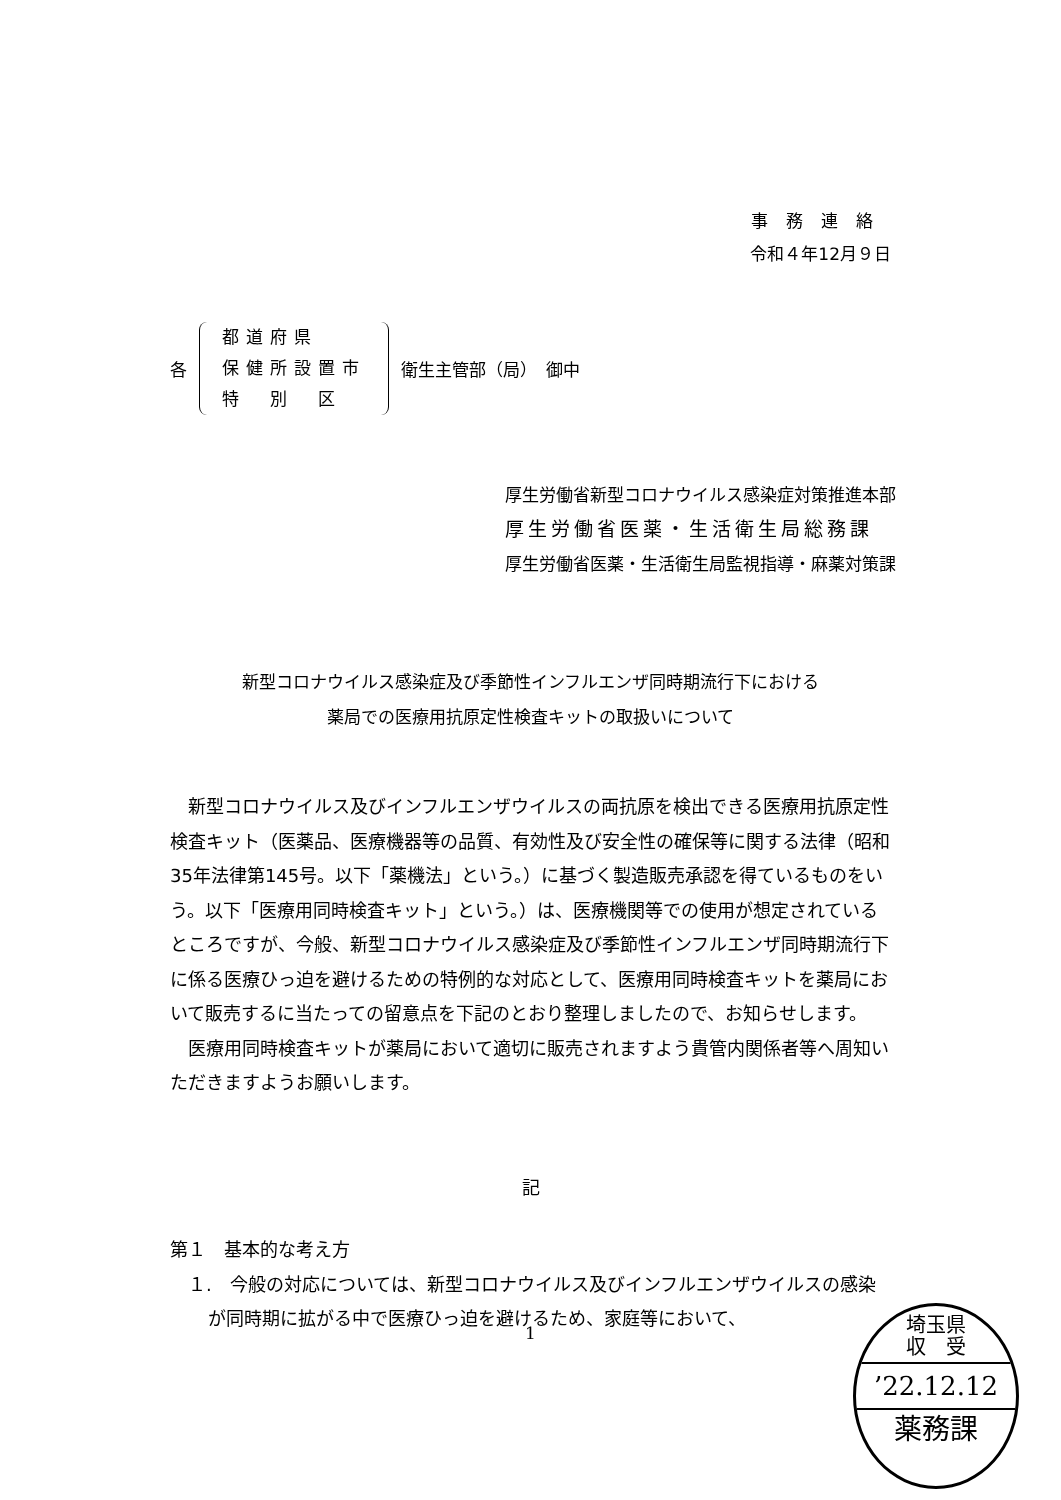事務連絡
令和４年12月９日
各
都道府県
保健所設置市
特　別　区
衛生主管部（局）　御中
厚生労働省新型コロナウイルス感染症対策推進本部
厚生労働省医薬・生活衛生局総務課
厚生労働省医薬・生活衛生局監視指導・麻薬対策課
新型コロナウイルス感染症及び季節性インフルエンザ同時期流行下における
薬局での医療用抗原定性検査キットの取扱いについて
　新型コロナウイルス及びインフルエンザウイルスの両抗原を検出できる医療用抗原定性検査キット（医薬品、医療機器等の品質、有効性及び安全性の確保等に関する法律（昭和35年法律第145号。以下「薬機法」という。）に基づく製造販売承認を得ているものをいう。以下「医療用同時検査キット」という。）は、医療機関等での使用が想定されているところですが、今般、新型コロナウイルス感染症及び季節性インフルエンザ同時期流行下に係る医療ひっ迫を避けるための特例的な対応として、医療用同時検査キットを薬局において販売するに当たっての留意点を下記のとおり整理しましたので、お知らせします。
　医療用同時検査キットが薬局において適切に販売されますよう貴管内関係者等へ周知いただきますようお願いします。
記
第１　基本的な考え方
１.　今般の対応については、新型コロナウイルス及びインフルエンザウイルスの感染が同時期に拡がる中で医療ひっ迫を避けるため、家庭等において、
1
埼玉県
収　受
’22.12.12
薬務課